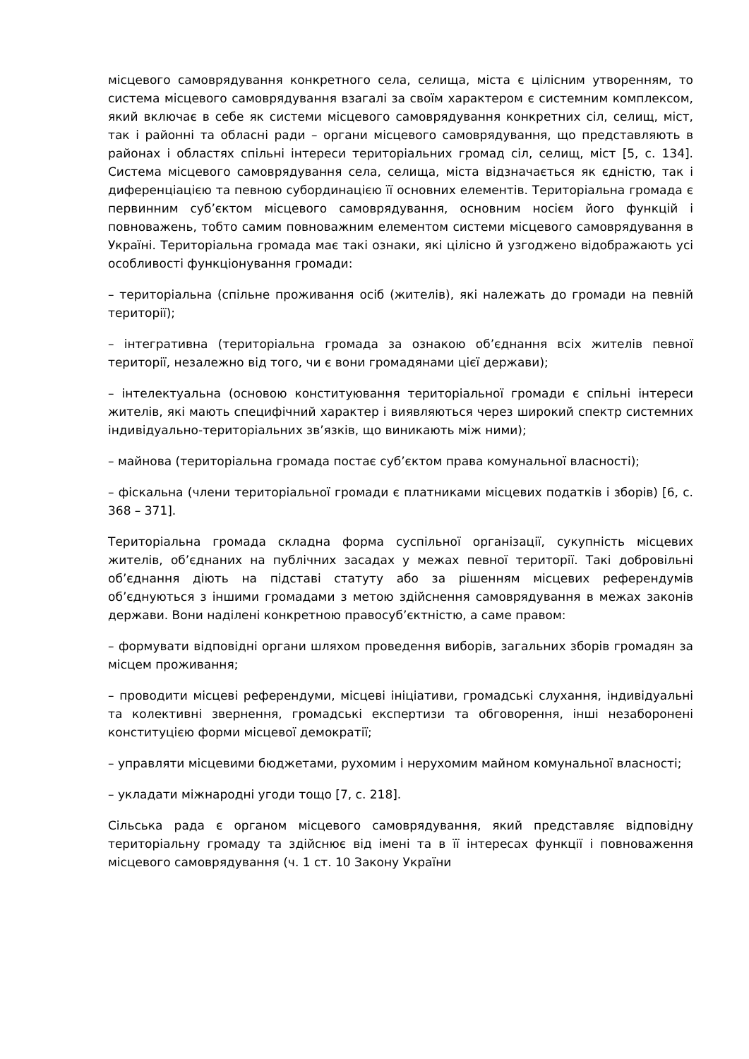місцевого самоврядування конкретного села, селища, міста є цілісним утворенням, то система місцевого самоврядування взагалі за своїм характером є системним комплексом, який включає в себе як системи місцевого самоврядування конкретних сіл, селищ, міст, так і районні та обласні ради – органи місцевого самоврядування, що представляють в районах і областях спільні інтереси територіальних громад сіл, селищ, міст [5, с. 134]. Система місцевого самоврядування села, селища, міста відзначається як єдністю, так і диференціацією та певною субординацією її основних елементів. Територіальна громада є первинним суб’єктом місцевого самоврядування, основним носієм його функцій і повноважень, тобто самим повноважним елементом системи місцевого самоврядування в Україні. Територіальна громада має такі ознаки, які цілісно й узгоджено відображають усі особливості функціонування громади:
– територіальна (спільне проживання осіб (жителів), які належать до громади на певній території);
– інтегративна (територіальна громада за ознакою об’єднання всіх жителів певної території, незалежно від того, чи є вони громадянами цієї держави);
– інтелектуальна (основою конституювання територіальної громади є спільні інтереси жителів, які мають специфічний характер і виявляються через широкий спектр системних індивідуально-територіальних зв’язків, що виникають між ними);
– майнова (територіальна громада постає суб’єктом права комунальної власності);
– фіскальна (члени територіальної громади є платниками місцевих податків і зборів) [6, с. 368 – 371].
Територіальна громада складна форма суспільної організації, сукупність місцевих жителів, об’єднаних на публічних засадах у межах певної території. Такі добровільні об’єднання діють на підставі статуту або за рішенням місцевих референдумів об’єднуються з іншими громадами з метою здійснення самоврядування в межах законів держави. Вони наділені конкретною правосуб’єктністю, а саме правом:
– формувати відповідні органи шляхом проведення виборів, загальних зборів громадян за місцем проживання;
– проводити місцеві референдуми, місцеві ініціативи, громадські слухання, індивідуальні та колективні звернення, громадські експертизи та обговорення, інші незаборонені конституцією форми місцевої демократії;
– управляти місцевими бюджетами, рухомим і нерухомим майном комунальної власності;
– укладати міжнародні угоди тощо [7, с. 218].
Сільська рада є органом місцевого самоврядування, який представляє відповідну територіальну громаду та здійснює від імені та в її інтересах функції і повноваження місцевого самоврядування (ч. 1 ст. 10 Закону України